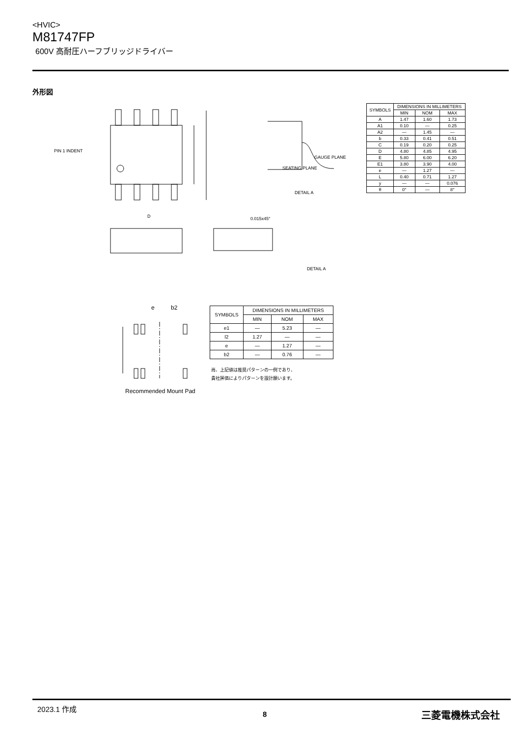<HVIC>
M81747FP
600V 高耐圧ハーフブリッジドライバー
外形図
PIN 1 INDENT
DETAIL A
D
0.015x45°
DETAIL A
GAUGE PLANE
SEATING PLANE
| SYMBOLS | DIMENSIONS IN MILLIMETERS | | |
| --- | --- | --- | --- |
| | MIN | NOM | MAX |
| A | 1.47 | 1.60 | 1.73 |
| A1 | 0.10 | — | 0.25 |
| A2 | — | 1.45 | — |
| b | 0.33 | 0.41 | 0.51 |
| C | 0.19 | 0.20 | 0.25 |
| D | 4.80 | 4.85 | 4.95 |
| E | 5.80 | 6.00 | 6.20 |
| E1 | 3.80 | 3.90 | 4.00 |
| e | — | 1.27 | — |
| L | 0.40 | 0.71 | 1.27 |
| y | — | — | 0.076 |
| θ | 0° | — | 8° |
e
b2
Recommended Mount Pad
| SYMBOLS | DIMENSIONS IN MILLIMETERS | | |
| --- | --- | --- | --- |
| | MIN | NOM | MAX |
| e1 | — | 5.23 | — |
| l2 | 1.27 | — | — |
| e | — | 1.27 | — |
| b2 | — | 0.76 | — |
尚、上記値は推奨パターンの一例であり、
貴社評価によりパターンを設計願います。
2023.1 作成
8 三菱電機株式会社